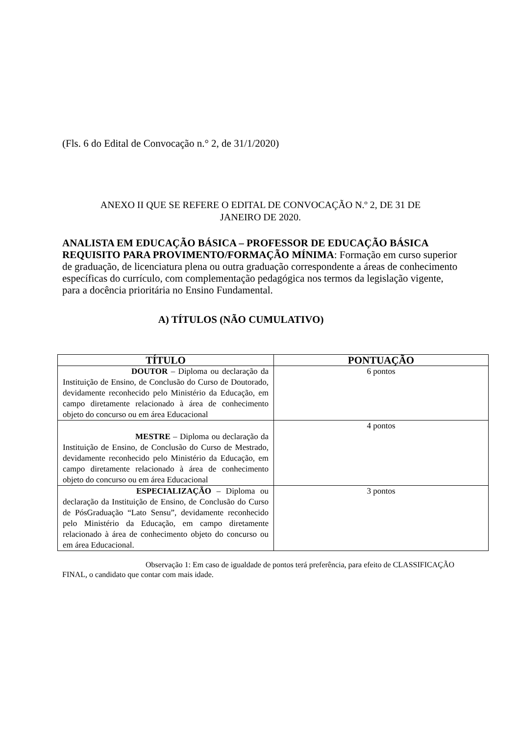(Fls. 6 do Edital de Convocação n.° 2, de 31/1/2020)
ANEXO II QUE SE REFERE O EDITAL DE CONVOCAÇÃO N.º 2, DE 31 DE
JANEIRO DE 2020.
ANALISTA EM EDUCAÇÃO BÁSICA – PROFESSOR DE EDUCAÇÃO BÁSICA REQUISITO PARA PROVIMENTO/FORMAÇÃO MÍNIMA: Formação em curso superior de graduação, de licenciatura plena ou outra graduação correspondente a áreas de conhecimento específicas do currículo, com complementação pedagógica nos termos da legislação vigente, para a docência prioritária no Ensino Fundamental.
A) TÍTULOS (NÃO CUMULATIVO)
| TÍTULO | PONTUAÇÃO |
| --- | --- |
| DOUTOR – Diploma ou declaração da Instituição de Ensino, de Conclusão do Curso de Doutorado, devidamente reconhecido pelo Ministério da Educação, em campo diretamente relacionado à área de conhecimento objeto do concurso ou em área Educacional | 6 pontos |
| MESTRE – Diploma ou declaração da Instituição de Ensino, de Conclusão do Curso de Mestrado, devidamente reconhecido pelo Ministério da Educação, em campo diretamente relacionado à área de conhecimento objeto do concurso ou em área Educacional | 4 pontos |
| ESPECIALIZAÇÃO – Diploma ou declaração da Instituição de Ensino, de Conclusão do Curso de PósGraduação “Lato Sensu”, devidamente reconhecido pelo Ministério da Educação, em campo diretamente relacionado à área de conhecimento objeto do concurso ou em área Educacional. | 3 pontos |
Observação 1: Em caso de igualdade de pontos terá preferência, para efeito de CLASSIFICAÇÃO FINAL, o candidato que contar com mais idade.